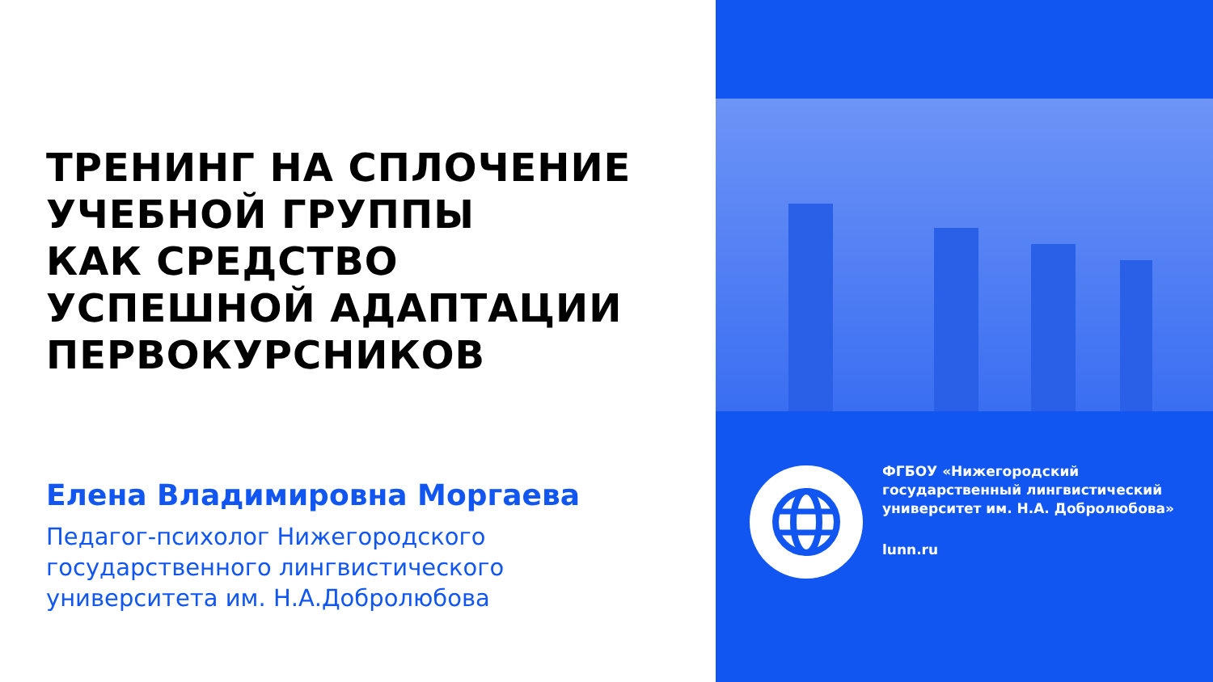ТРЕНИНГ НА СПЛОЧЕНИЕ
УЧЕБНОЙ ГРУППЫ
КАК СРЕДСТВО
УСПЕШНОЙ АДАПТАЦИИ
ПЕРВОКУРСНИКОВ
Елена Владимировна Моргаева
Педагог-психолог Нижегородского
государственного лингвистического
университета им. Н.А.Добролюбова
ФГБОУ «Нижегородский
государственный лингвистический
университет им. Н.А. Добролюбова»
lunn.ru